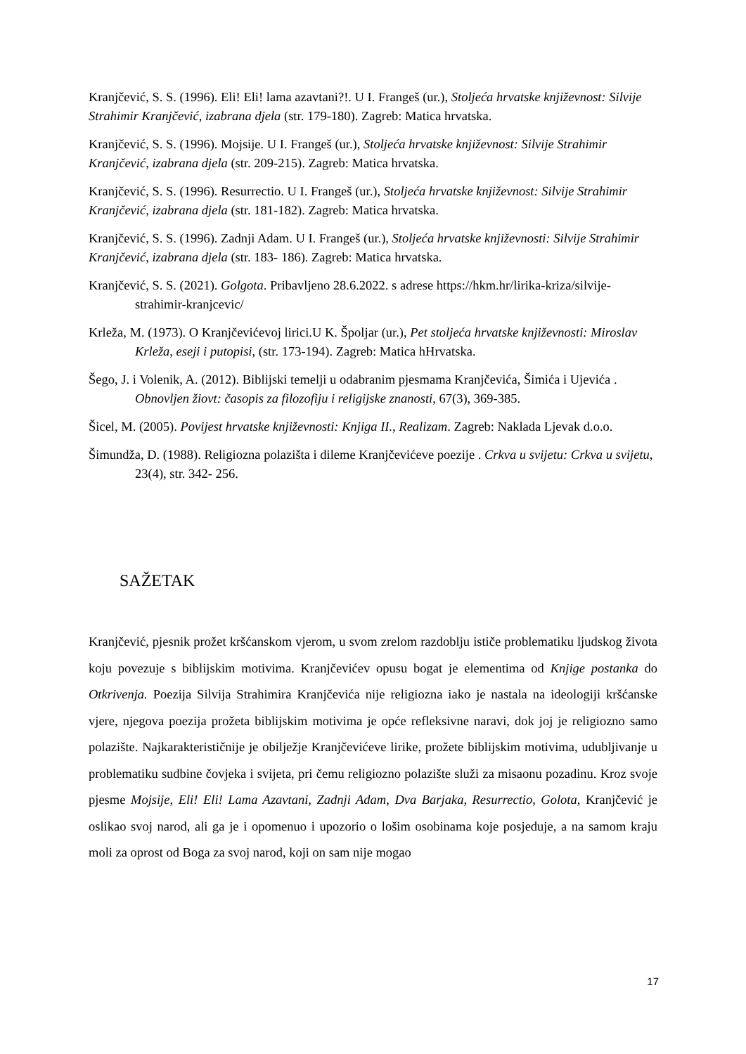Kranjčević, S. S. (1996). Eli! Eli! lama azavtani?!. U I. Frangeš (ur.), Stoljeća hrvatske književnost: Silvije Strahimir Kranjčević, izabrana djela (str. 179-180). Zagreb: Matica hrvatska.
Kranjčević, S. S. (1996). Mojsije. U I. Frangeš (ur.), Stoljeća hrvatske književnost: Silvije Strahimir Kranjčević, izabrana djela (str. 209-215). Zagreb: Matica hrvatska.
Kranjčević, S. S. (1996). Resurrectio. U I. Frangeš (ur.), Stoljeća hrvatske književnost: Silvije Strahimir Kranjčević, izabrana djela (str. 181-182). Zagreb: Matica hrvatska.
Kranjčević, S. S. (1996). Zadnji Adam. U I. Frangeš (ur.), Stoljeća hrvatske književnosti: Silvije Strahimir Kranjčević, izabrana djela (str. 183- 186). Zagreb: Matica hrvatska.
Kranjčević, S. S. (2021). Golgota. Pribavljeno 28.6.2022. s adrese https://hkm.hr/lirika-kriza/silvije-strahimir-kranjcevic/
Krleža, M. (1973). O Kranjčevićevoj lirici.U K. Špoljar (ur.), Pet stoljeća hrvatske književnosti: Miroslav Krleža, eseji i putopisi, (str. 173-194). Zagreb: Matica hHrvatska.
Šego, J. i Volenik, A. (2012). Biblijski temelji u odabranim pjesmama Kranjčevića, Šimića i Ujevića . Obnovljen žiovt: časopis za filozofiju i religijske znanosti, 67(3), 369-385.
Šicel, M. (2005). Povijest hrvatske književnosti: Knjiga II., Realizam. Zagreb: Naklada Ljevak d.o.o.
Šimundža, D. (1988). Religiozna polazišta i dileme Kranjčevićeve poezije . Crkva u svijetu: Crkva u svijetu, 23(4), str. 342- 256.
SAŽETAK
Kranjčević, pjesnik prožet kršćanskom vjerom, u svom zrelom razdoblju ističe problematiku ljudskog života koju povezuje s biblijskim motivima. Kranjčevićev opusu bogat je elementima od Knjige postanka do Otkrivenja. Poezija Silvija Strahimira Kranjčevića nije religiozna iako je nastala na ideologiji kršćanske vjere, njegova poezija prožeta biblijskim motivima je opće refleksivne naravi, dok joj je religiozno samo polazište. Najkarakterističnije je obilježje Kranjčevićeve lirike, prožete biblijskim motivima, udubljivanje u problematiku sudbine čovjeka i svijeta, pri čemu religiozno polazište služi za misaonu pozadinu. Kroz svoje pjesme Mojsije, Eli! Eli! Lama Azavtani, Zadnji Adam, Dva Barjaka, Resurrectio, Golota, Kranjčević je oslikao svoj narod, ali ga je i opomenuo i upozorio o lošim osobinama koje posjeduje, a na samom kraju moli za oprost od Boga za svoj narod, koji on sam nije mogao
17